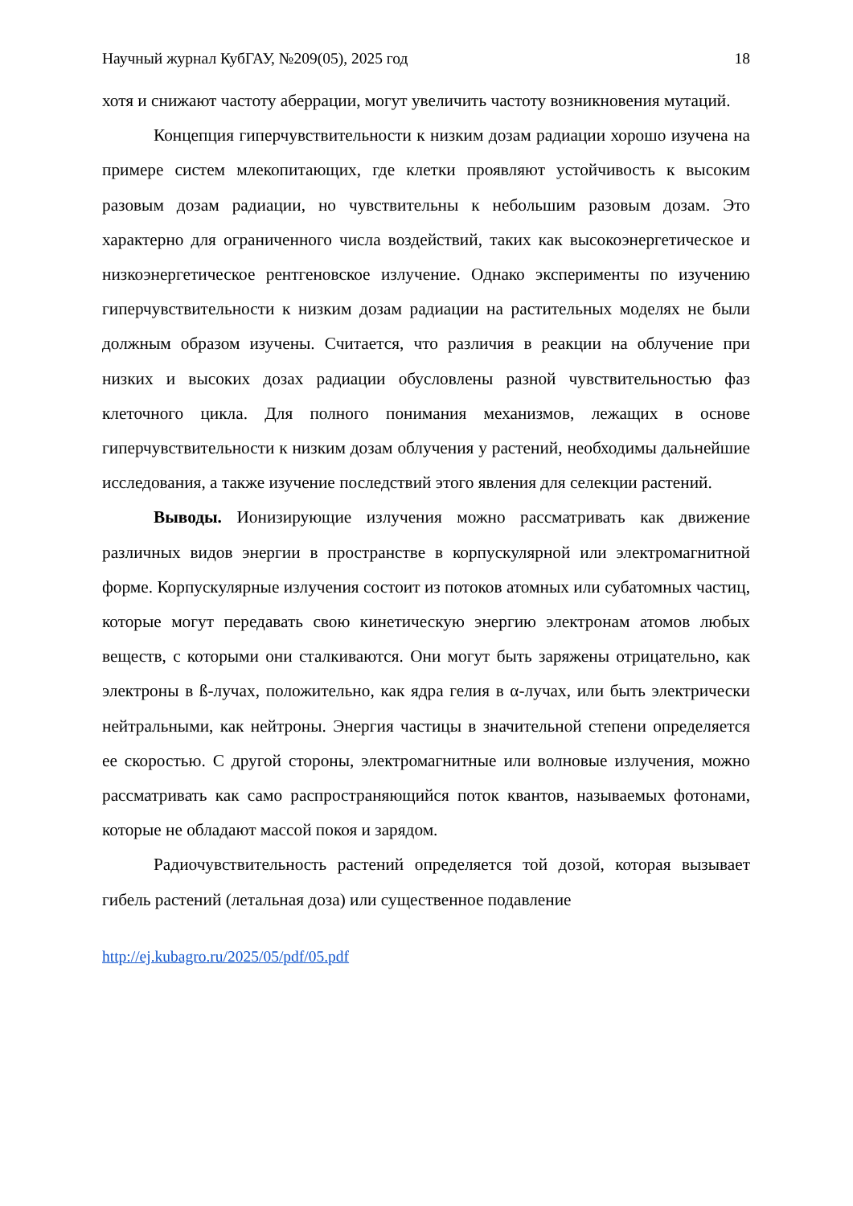Научный журнал КубГАУ, №209(05), 2025 год 18
хотя и снижают частоту аберрации, могут увеличить частоту возникновения мутаций.
Концепция гиперчувствительности к низким дозам радиации хорошо изучена на примере систем млекопитающих, где клетки проявляют устойчивость к высоким разовым дозам радиации, но чувствительны к небольшим разовым дозам. Это характерно для ограниченного числа воздействий, таких как высокоэнергетическое и низкоэнергетическое рентгеновское излучение. Однако эксперименты по изучению гиперчувствительности к низким дозам радиации на растительных моделях не были должным образом изучены. Считается, что различия в реакции на облучение при низких и высоких дозах радиации обусловлены разной чувствительностью фаз клеточного цикла. Для полного понимания механизмов, лежащих в основе гиперчувствительности к низким дозам облучения у растений, необходимы дальнейшие исследования, а также изучение последствий этого явления для селекции растений.
Выводы. Ионизирующие излучения можно рассматривать как движение различных видов энергии в пространстве в корпускулярной или электромагнитной форме. Корпускулярные излучения состоит из потоков атомных или субатомных частиц, которые могут передавать свою кинетическую энергию электронам атомов любых веществ, с которыми они сталкиваются. Они могут быть заряжены отрицательно, как электроны в ß-лучах, положительно, как ядра гелия в α-лучах, или быть электрически нейтральными, как нейтроны. Энергия частицы в значительной степени определяется ее скоростью. С другой стороны, электромагнитные или волновые излучения, можно рассматривать как само распространяющийся поток квантов, называемых фотонами, которые не обладают массой покоя и зарядом.
Радиочувствительность растений определяется той дозой, которая вызывает гибель растений (летальная доза) или существенное подавление
http://ej.kubagro.ru/2025/05/pdf/05.pdf